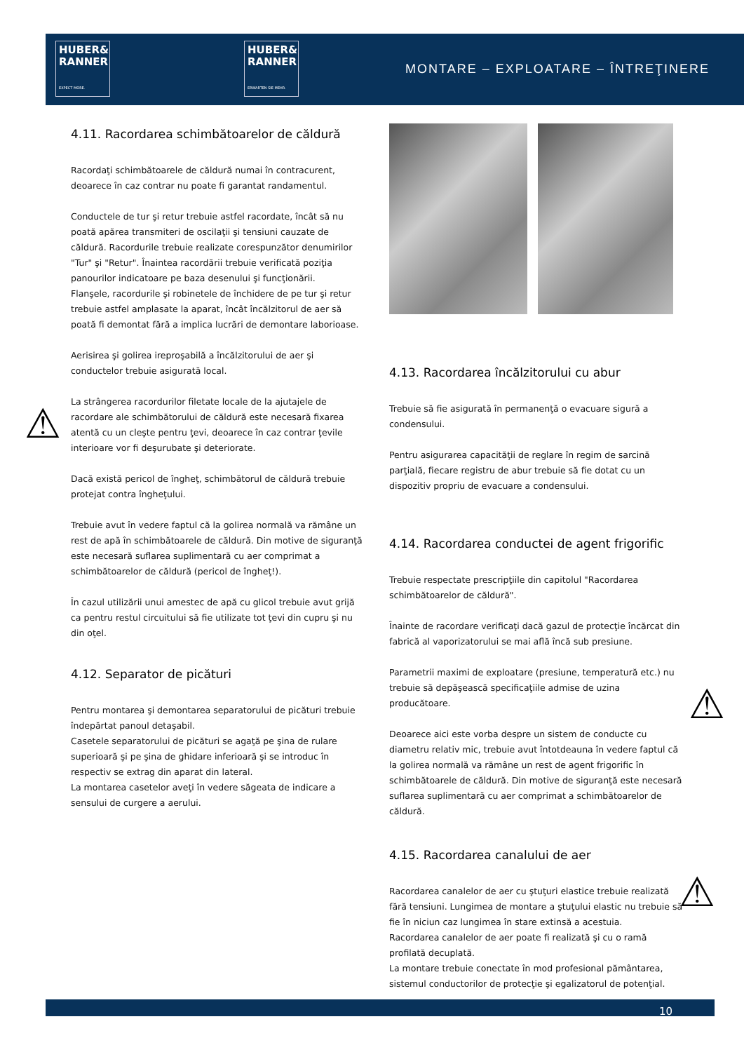HUBER&
RANNER
EXPECT MORE.
HUBER&
RANNER
ERWARTEN SIE MEHR.
MONTARE – EXPLOATARE – ÎNTREŢINERE
4.11. Racordarea schimbătoarelor de căldură
Racordaţi schimbătoarele de căldură numai în contracurent, deoarece în caz contrar nu poate fi garantat randamentul.
Conductele de tur şi retur trebuie astfel racordate, încât să nu poată apărea transmiteri de oscilaţii şi tensiuni cauzate de căldură. Racordurile trebuie realizate corespunzător denumirilor "Tur" şi "Retur". Înaintea racordării trebuie verificată poziţia panourilor indicatoare pe baza desenului şi funcţionării.
Flanşele, racordurile şi robinetele de închidere de pe tur şi retur trebuie astfel amplasate la aparat, încât încălzitorul de aer să poată fi demontat fără a implica lucrări de demontare laborioase.
Aerisirea şi golirea ireproşabilă a încălzitorului de aer şi conductelor trebuie asigurată local.
La strângerea racordurilor filetate locale de la ajutajele de racordare ale schimbătorului de căldură este necesară fixarea atentă cu un cleşte pentru ţevi, deoarece în caz contrar ţevile interioare vor fi deşurubate şi deteriorate.
Dacă există pericol de îngheţ, schimbătorul de căldură trebuie protejat contra îngheţului.
Trebuie avut în vedere faptul că la golirea normală va rămâne un rest de apă în schimbătoarele de căldură. Din motive de siguranţă este necesară suflarea suplimentară cu aer comprimat a schimbătoarelor de căldură (pericol de îngheţ!).
În cazul utilizării unui amestec de apă cu glicol trebuie avut grijă ca pentru restul circuitului să fie utilizate tot ţevi din cupru şi nu din oţel.
4.12. Separator de picături
Pentru montarea şi demontarea separatorului de picături trebuie îndepărtat panoul detaşabil.
Casetele separatorului de picături se agaţă pe şina de rulare superioară şi pe şina de ghidare inferioară şi se introduc în respectiv se extrag din aparat din lateral.
La montarea casetelor aveţi în vedere săgeata de indicare a sensului de curgere a aerului.
4.13. Racordarea încălzitorului cu abur
Trebuie să fie asigurată în permanenţă o evacuare sigură a condensului.
Pentru asigurarea capacităţii de reglare în regim de sarcină parţială, fiecare registru de abur trebuie să fie dotat cu un dispozitiv propriu de evacuare a condensului.
4.14. Racordarea conductei de agent frigorific
Trebuie respectate prescripţiile din capitolul "Racordarea schimbătoarelor de căldură".
Înainte de racordare verificaţi dacă gazul de protecţie încărcat din fabrică al vaporizatorului se mai află încă sub presiune.
Parametrii maximi de exploatare (presiune, temperatură etc.) nu trebuie să depăşească specificaţiile admise de uzina producătoare.
Deoarece aici este vorba despre un sistem de conducte cu diametru relativ mic, trebuie avut întotdeauna în vedere faptul că la golirea normală va rămâne un rest de agent frigorific în schimbătoarele de căldură. Din motive de siguranţă este necesară suflarea suplimentară cu aer comprimat a schimbătoarelor de căldură.
4.15. Racordarea canalului de aer
Racordarea canalelor de aer cu ştuţuri elastice trebuie realizată fără tensiuni. Lungimea de montare a ştuţului elastic nu trebuie să fie în niciun caz lungimea în stare extinsă a acestuia.
Racordarea canalelor de aer poate fi realizată şi cu o ramă profilată decuplată.
La montare trebuie conectate în mod profesional pământarea, sistemul conductorilor de protecţie şi egalizatorul de potenţial.
⚠
⚠
⚠
10